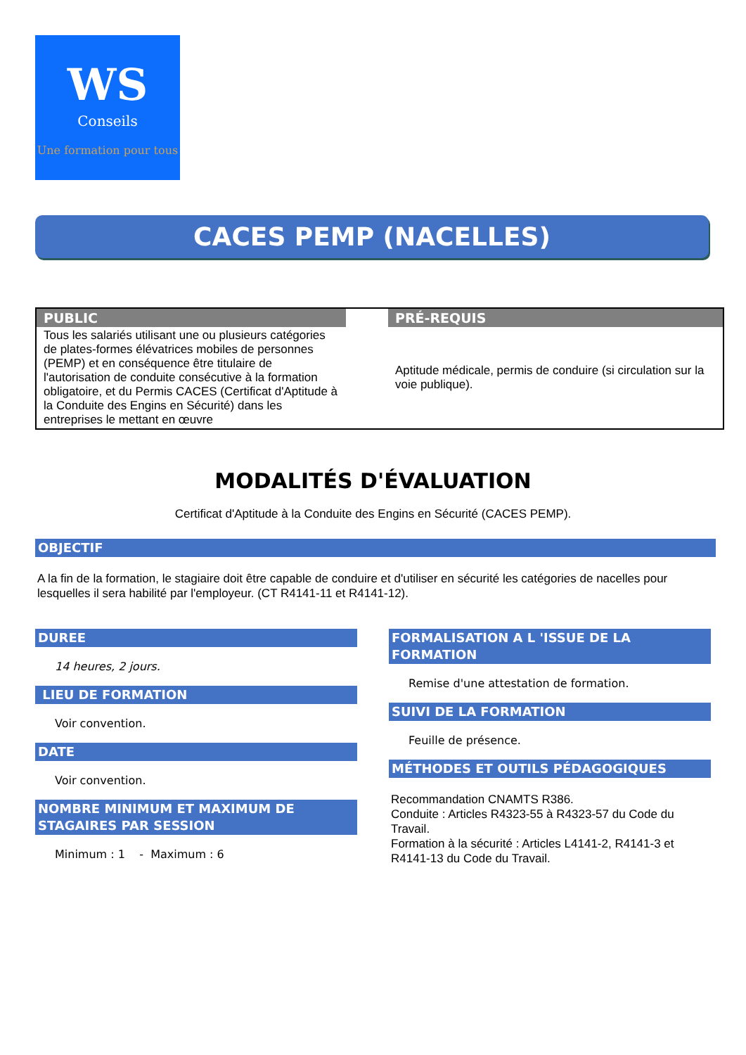WS
Conseils
Une formation pour tous
CACES PEMP (NACELLES)
| PUBLIC | | PRÉ-REQUIS |
| --- | --- | --- |
| Tous les salariés utilisant une ou plusieurs catégories de plates-formes élévatrices mobiles de personnes (PEMP) et en conséquence être titulaire de l'autorisation de conduite consécutive à la formation obligatoire, et du Permis CACES (Certificat d'Aptitude à la Conduite des Engins en Sécurité) dans les entreprises le mettant en œuvre | | Aptitude médicale, permis de conduire (si circulation sur la voie publique). |
MODALITÉS D'ÉVALUATION
Certificat d'Aptitude à la Conduite des Engins en Sécurité (CACES PEMP).
OBJECTIF
A la fin de la formation, le stagiaire doit être capable de conduire et d'utiliser en sécurité les catégories de nacelles pour lesquelles il sera habilité par l'employeur. (CT R4141-11 et R4141-12).
DUREE
14 heures, 2 jours.
LIEU DE FORMATION
Voir convention.
DATE
Voir convention.
NOMBRE MINIMUM ET MAXIMUM DE STAGAIRES PAR SESSION
Minimum : 1 - Maximum : 6
FORMALISATION A L 'ISSUE DE LA FORMATION
Remise d'une attestation de formation.
SUIVI DE LA FORMATION
Feuille de présence.
MÉTHODES ET OUTILS PÉDAGOGIQUES
Recommandation CNAMTS R386.
Conduite : Articles R4323-55 à R4323-57 du Code du Travail.
Formation à la sécurité : Articles L4141-2, R4141-3 et R4141-13 du Code du Travail.